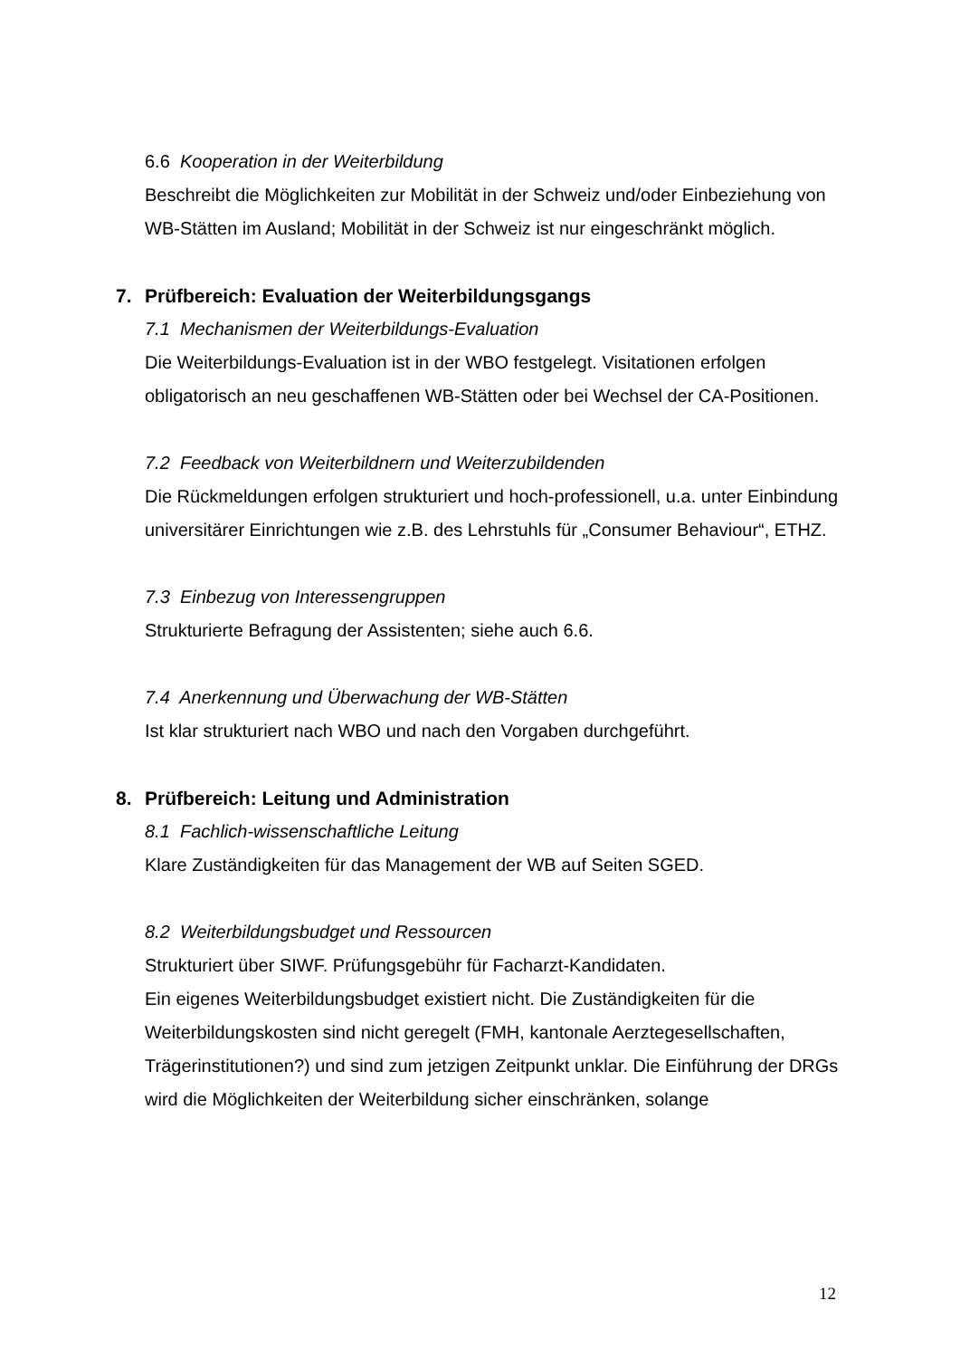6.6 Kooperation in der Weiterbildung
Beschreibt die Möglichkeiten zur Mobilität in der Schweiz und/oder Einbeziehung von WB-Stätten im Ausland; Mobilität in der Schweiz ist nur eingeschränkt möglich.
7. Prüfbereich: Evaluation der Weiterbildungsgangs
7.1 Mechanismen der Weiterbildungs-Evaluation
Die Weiterbildungs-Evaluation ist in der WBO festgelegt. Visitationen erfolgen obligatorisch an neu geschaffenen WB-Stätten oder bei Wechsel der CA-Positionen.
7.2 Feedback von Weiterbildnern und Weiterzubildenden
Die Rückmeldungen erfolgen strukturiert und hoch-professionell, u.a. unter Einbindung universitärer Einrichtungen wie z.B. des Lehrstuhls für „Consumer Behaviour“, ETHZ.
7.3 Einbezug von Interessengruppen
Strukturierte Befragung der Assistenten; siehe auch 6.6.
7.4 Anerkennung und Überwachung der WB-Stätten
Ist klar strukturiert nach WBO und nach den Vorgaben durchgeführt.
8. Prüfbereich: Leitung und Administration
8.1 Fachlich-wissenschaftliche Leitung
Klare Zuständigkeiten für das Management der WB auf Seiten SGED.
8.2 Weiterbildungsbudget und Ressourcen
Strukturiert über SIWF. Prüfungsgebühr für Facharzt-Kandidaten.
Ein eigenes Weiterbildungsbudget existiert nicht. Die Zuständigkeiten für die Weiterbildungskosten sind nicht geregelt (FMH, kantonale Aerztegesellschaften, Trägerinstitutionen?) und sind zum jetzigen Zeitpunkt unklar. Die Einführung der DRGs wird die Möglichkeiten der Weiterbildung sicher einschränken, solange
12